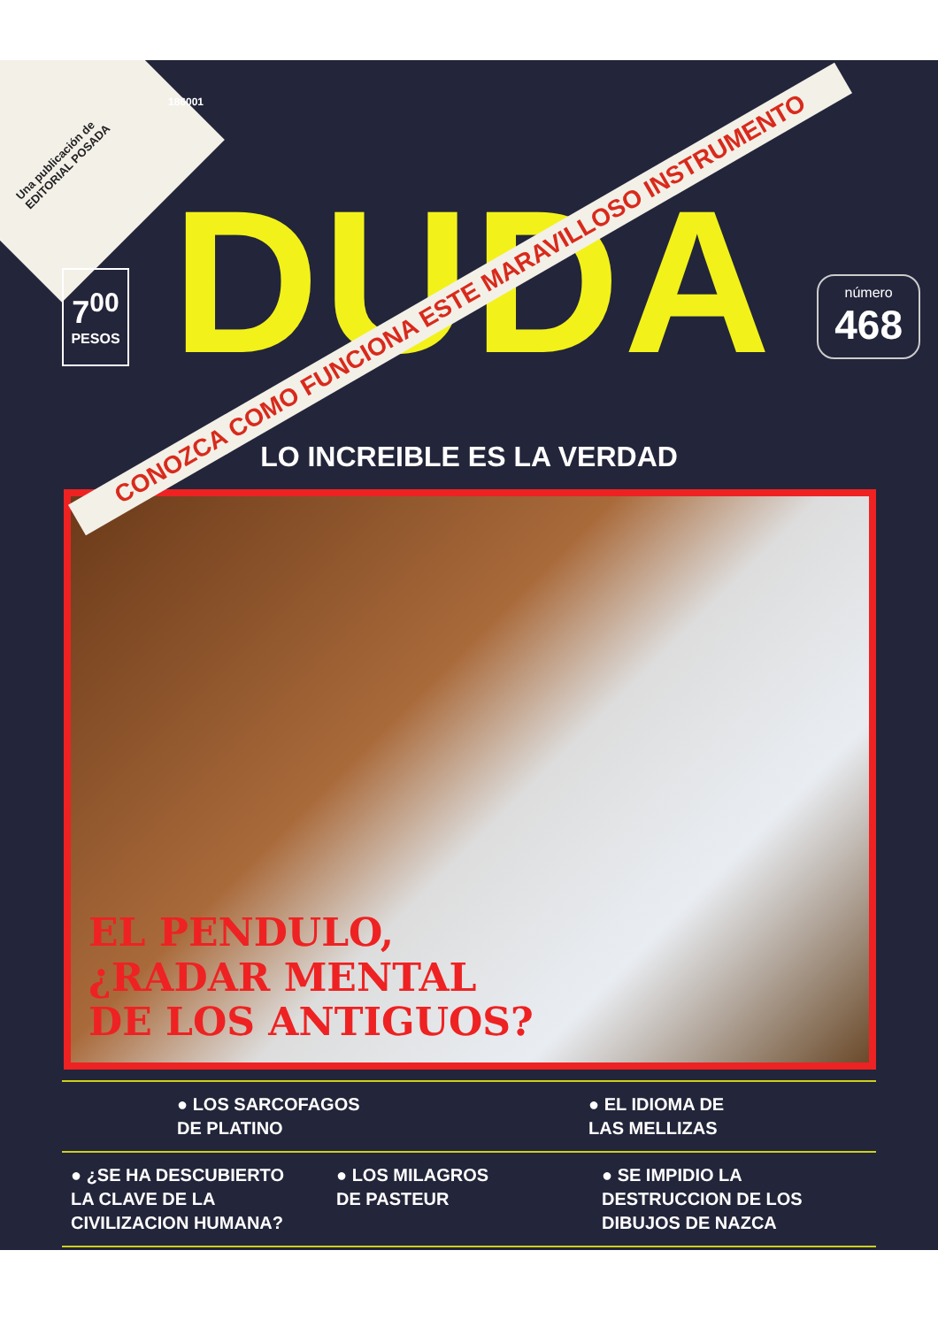Una publicación de EDITORIAL POSADA
186001
7<sup>00</sup>
PESOS
DUDA
número
468
CONOZCA COMO FUNCIONA ESTE MARAVILLOSO INSTRUMENTO
LO INCREIBLE ES LA VERDAD
EL PENDULO,
¿RADAR MENTAL
DE LOS ANTIGUOS?
● LOS SARCOFAGOS
DE PLATINO
● EL IDIOMA DE
LAS MELLIZAS
● ¿SE HA DESCUBIERTO
LA CLAVE DE LA
CIVILIZACION HUMANA?
● LOS MILAGROS
DE PASTEUR
● SE IMPIDIO LA
DESTRUCCION DE LOS
DIBUJOS DE NAZCA